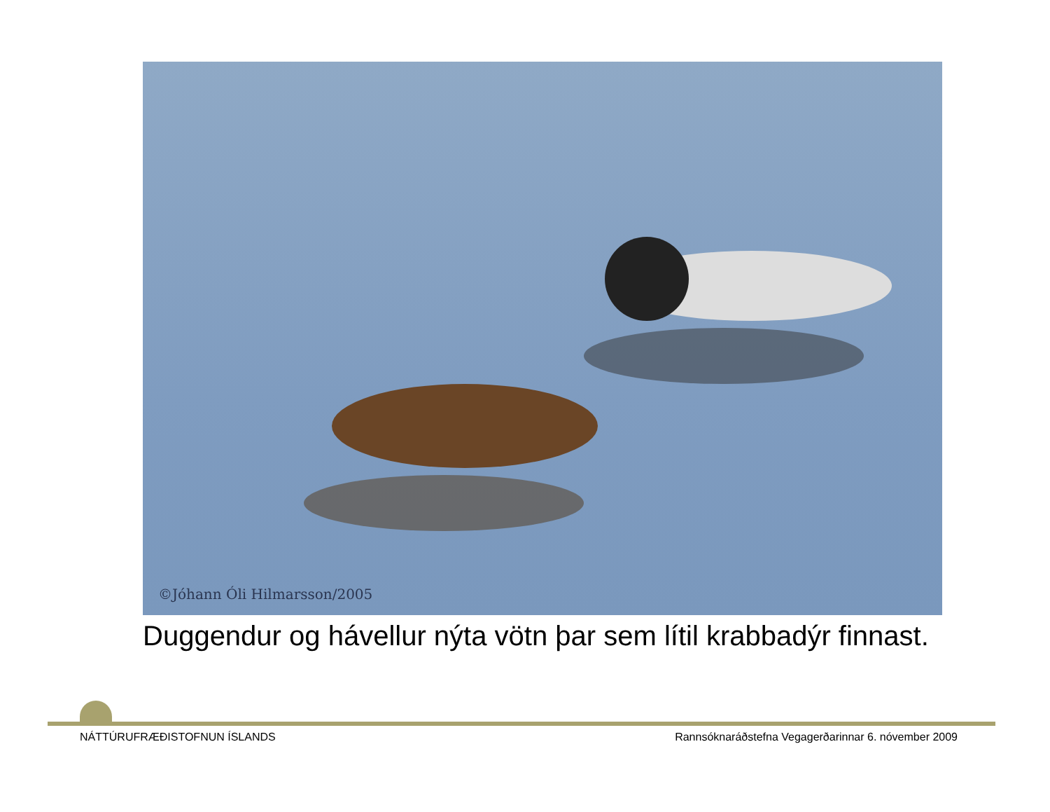©Jóhann Óli Hilmarsson/2005
Duggendur og hávellur nýta vötn þar sem lítil krabbadýr finnast.
NÁTTÚRUFRÆÐISTOFNUN ÍSLANDS
Rannsóknaráðstefna Vegagerðarinnar 6. nóvember 2009